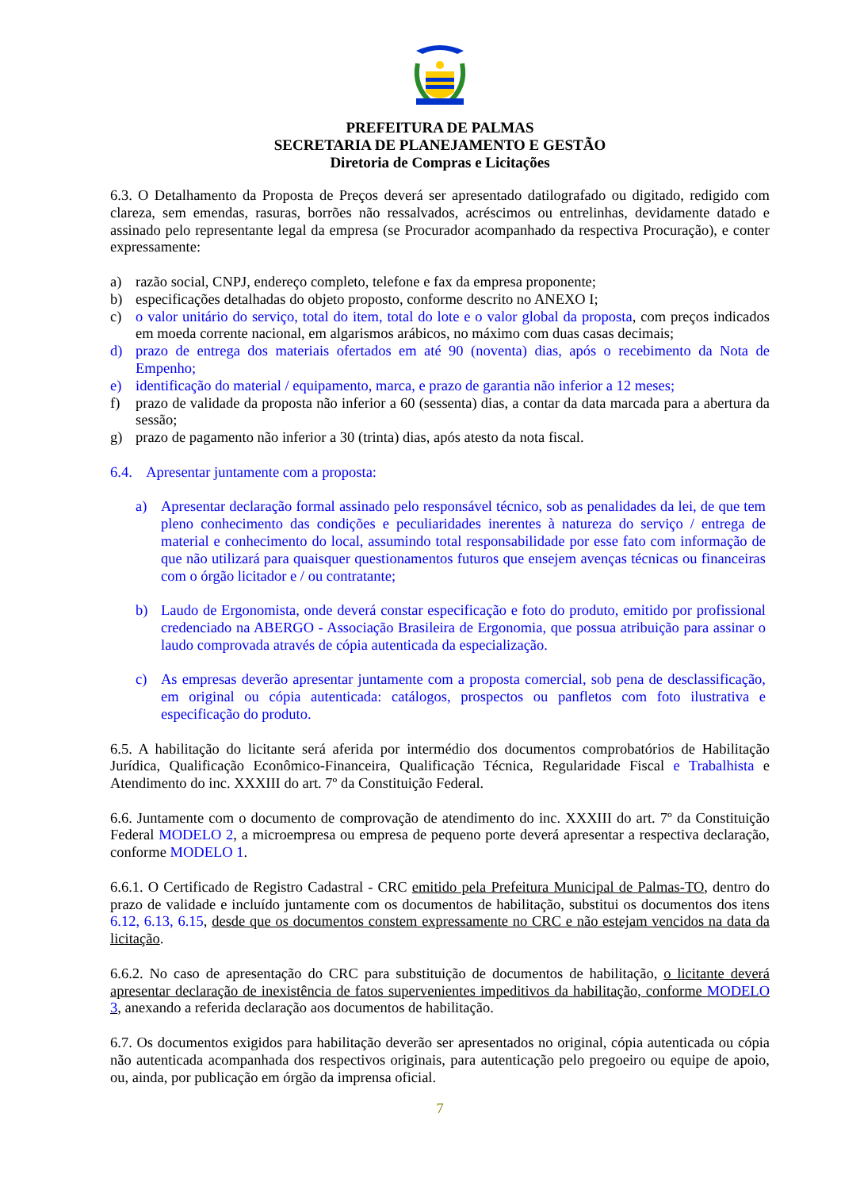PREFEITURA DE PALMAS
SECRETARIA DE PLANEJAMENTO E GESTÃO
Diretoria de Compras e Licitações
6.3. O Detalhamento da Proposta de Preços deverá ser apresentado datilografado ou digitado, redigido com clareza, sem emendas, rasuras, borrões não ressalvados, acréscimos ou entrelinhas, devidamente datado e assinado pelo representante legal da empresa (se Procurador acompanhado da respectiva Procuração), e conter expressamente:
a) razão social, CNPJ, endereço completo, telefone e fax da empresa proponente;
b) especificações detalhadas do objeto proposto, conforme descrito no ANEXO I;
c) o valor unitário do serviço, total do item, total do lote e o valor global da proposta, com preços indicados em moeda corrente nacional, em algarismos arábicos, no máximo com duas casas decimais;
d) prazo de entrega dos materiais ofertados em até 90 (noventa) dias, após o recebimento da Nota de Empenho;
e) identificação do material / equipamento, marca, e prazo de garantia não inferior a 12 meses;
f) prazo de validade da proposta não inferior a 60 (sessenta) dias, a contar da data marcada para a abertura da sessão;
g) prazo de pagamento não inferior a 30 (trinta) dias, após atesto da nota fiscal.
6.4. Apresentar juntamente com a proposta:
a) Apresentar declaração formal assinado pelo responsável técnico, sob as penalidades da lei, de que tem pleno conhecimento das condições e peculiaridades inerentes à natureza do serviço / entrega de material e conhecimento do local, assumindo total responsabilidade por esse fato com informação de que não utilizará para quaisquer questionamentos futuros que ensejem avenças técnicas ou financeiras com o órgão licitador e / ou contratante;
b) Laudo de Ergonomista, onde deverá constar especificação e foto do produto, emitido por profissional credenciado na ABERGO - Associação Brasileira de Ergonomia, que possua atribuição para assinar o laudo comprovada através de cópia autenticada da especialização.
c) As empresas deverão apresentar juntamente com a proposta comercial, sob pena de desclassificação, em original ou cópia autenticada: catálogos, prospectos ou panfletos com foto ilustrativa e especificação do produto.
6.5. A habilitação do licitante será aferida por intermédio dos documentos comprobatórios de Habilitação Jurídica, Qualificação Econômico-Financeira, Qualificação Técnica, Regularidade Fiscal e Trabalhista e Atendimento do inc. XXXIII do art. 7º da Constituição Federal.
6.6. Juntamente com o documento de comprovação de atendimento do inc. XXXIII do art. 7º da Constituição Federal MODELO 2, a microempresa ou empresa de pequeno porte deverá apresentar a respectiva declaração, conforme MODELO 1.
6.6.1. O Certificado de Registro Cadastral - CRC emitido pela Prefeitura Municipal de Palmas-TO, dentro do prazo de validade e incluído juntamente com os documentos de habilitação, substitui os documentos dos itens 6.12, 6.13, 6.15, desde que os documentos constem expressamente no CRC e não estejam vencidos na data da licitação.
6.6.2. No caso de apresentação do CRC para substituição de documentos de habilitação, o licitante deverá apresentar declaração de inexistência de fatos supervenientes impeditivos da habilitação, conforme MODELO 3, anexando a referida declaração aos documentos de habilitação.
6.7. Os documentos exigidos para habilitação deverão ser apresentados no original, cópia autenticada ou cópia não autenticada acompanhada dos respectivos originais, para autenticação pelo pregoeiro ou equipe de apoio, ou, ainda, por publicação em órgão da imprensa oficial.
7